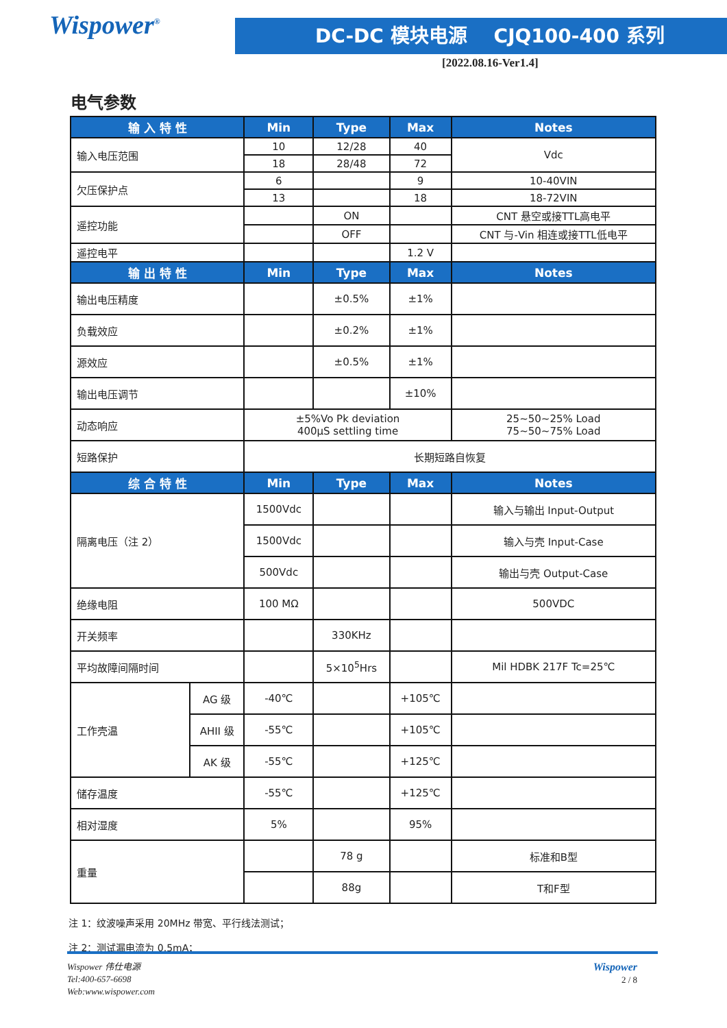Wispower<sup>®</sup> DC-DC 模块电源 CJQ100-400 系列
[2022.08.16-Ver1.4]
电气参数
| 输 入 特 性 | | Min | Type | Max | Notes |
| --- | --- | --- | --- | --- | --- |
| 输入电压范围 | | 10 | 12/28 | 40 | Vdc |
| | | 18 | 28/48 | 72 | |
| 欠压保护点 | | 6 | | 9 | 10-40VIN |
| | | 13 | | 18 | 18-72VIN |
| 遥控功能 | | | ON | | CNT 悬空或接TTL高电平 |
| | | | OFF | | CNT 与-Vin 相连或接TTL低电平 |
| 遥控电平 | | | | 1.2 V | |
| 输 出 特 性 | | Min | Type | Max | Notes |
| 输出电压精度 | | | ±0.5% | ±1% | |
| 负载效应 | | | ±0.2% | ±1% | |
| 源效应 | | | ±0.5% | ±1% | |
| 输出电压调节 | | | | ±10% | |
| 动态响应 | | ±5%Vo Pk deviation 400μS settling time | | | 25~50~25% Load 75~50~75% Load |
| 短路保护 | | 长期短路自恢复 | | | |
| 综 合 特 性 | | Min | Type | Max | Notes |
| 隔离电压（注 2） | | 1500Vdc | | | 输入与输出 Input-Output |
| | | 1500Vdc | | | 输入与壳 Input-Case |
| | | 500Vdc | | | 输出与壳 Output-Case |
| 绝缘电阻 | | 100 MΩ | | | 500VDC |
| 开关频率 | | | 330KHz | | |
| 平均故障间隔时间 | | | 5×10<sup>5</sup>Hrs | | Mil HDBK 217F Tc=25℃ |
| 工作壳温 | AG 级 | -40℃ | | +105℃ | |
| | AHII 级 | -55℃ | | +105℃ | |
| | AK 级 | -55℃ | | +125℃ | |
| 储存温度 | | -55℃ | | +125℃ | |
| 相对湿度 | | 5% | | 95% | |
| 重量 | | | 78 g | | 标准和B型 |
| | | | 88g | | T和F型 |
注 1：纹波噪声采用 20MHz 带宽、平行线法测试；
注 2：测试漏电流为 0.5mA；
Wispower 伟仕电源
Tel:400-657-6698
Web:www.wispower.com
Wispower
2 / 8